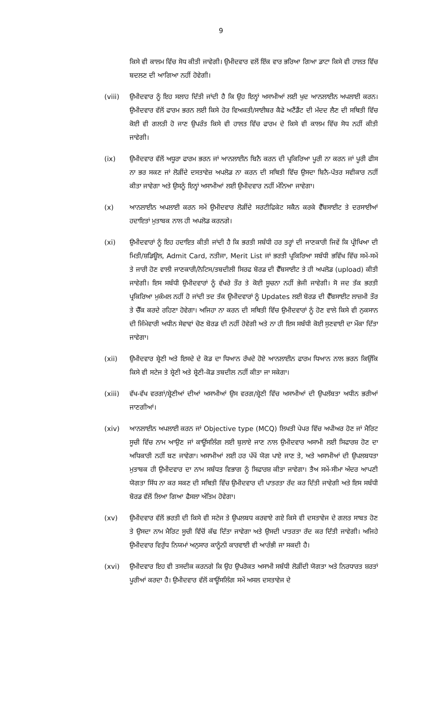9
ਕਿਸੇ ਵੀ ਕਾਲਮ ਵਿੱਚ ਸੋਧ ਕੀਤੀ ਜਾਵੇਗੀ। ਉਮੀਦਵਾਰ ਵਲੋਂ ਇੱਕ ਵਾਰ ਭਰਿਆ ਗਿਆ ਡਾਟਾ ਕਿਸੇ ਵੀ ਹਾਲਤ ਵਿੱਚ ਬਦਲਣ ਦੀ ਆਗਿਆ ਨਹੀਂ ਹੋਵੇਗੀ।
(viii) ਉਮੀਦਵਾਰ ਨੂੰ ਇਹ ਸਲਾਹ ਦਿੱਤੀ ਜਾਂਦੀ ਹੈ ਕਿ ਉਹ ਇਨ੍ਹਾਂ ਅਸਾਮੀਆਂ ਲਈ ਖੁਦ ਆਨਲਾਈਨ ਅਪਲਾਈ ਕਰਨ। ਉਮੀਦਵਾਰ ਵੱਲੋਂ ਫਾਰਮ ਭਰਨ ਲਈ ਕਿਸੇ ਹੋਰ ਵਿਅਕਤੀ/ਸਾਈਬਰ ਕੈਫੇ ਅਟੈਂਡੈਂਟ ਦੀ ਮੱਦਦ ਲੈਣ ਦੀ ਸਥਿਤੀ ਵਿੱਚ ਕੋਈ ਵੀ ਗਲਤੀ ਹੋ ਜਾਣ ਉਪਰੰਤ ਕਿਸੇ ਵੀ ਹਾਲਤ ਵਿੱਚ ਫਾਰਮ ਦੇ ਕਿਸੇ ਵੀ ਕਾਲਮ ਵਿੱਚ ਸੋਧ ਨਹੀਂ ਕੀਤੀ ਜਾਵੇਗੀ।
(ix) ਉਮੀਦਵਾਰ ਵੱਲੋਂ ਅਧੂਰਾ ਫਾਰਮ ਭਰਨ ਜਾਂ ਆਨਲਾਈਨ ਬਿਨੈ ਕਰਨ ਦੀ ਪ੍ਰਕਿਰਿਆ ਪੂਰੀ ਨਾ ਕਰਨ ਜਾਂ ਪੂਰੀ ਫੀਸ ਨਾ ਭਰ ਸਕਣ ਜਾਂ ਲੋੜੀਂਦੇ ਦਸਤਾਵੇਜ਼ ਅਪਲੋਡ ਨਾ ਕਰਨ ਦੀ ਸਥਿਤੀ ਵਿੱਚ ਉਸਦਾ ਬਿਨੈ-ਪੱਤਰ ਸਵੀਕਾਰ ਨਹੀਂ ਕੀਤਾ ਜਾਵੇਗਾ ਅਤੇ ਉਸਨੂੰ ਇਨ੍ਹਾਂ ਅਸਾਮੀਆਂ ਲਈ ਉਮੀਦਵਾਰ ਨਹੀਂ ਮੰਨਿਆ ਜਾਵੇਗਾ।
(x) ਆਨਲਾਈਨ ਅਪਲਾਈ ਕਰਨ ਸਮੇਂ ਉਮੀਦਵਾਰ ਲੋੜੀਂਦੇ ਸਰਟੀਫਿਕੇਟ ਸਕੈਨ ਕਰਕੇ ਵੈੱਬਸਾਈਟ ਤੇ ਦਰਸਾਈਆਂ ਹਦਾਇਤਾਂ ਮੁਤਾਬਕ ਨਾਲ ਹੀ ਅਪਲੋਡ ਕਰਨਗੇ।
(xi) ਉਮੀਦਵਾਰਾਂ ਨੂੰ ਇਹ ਹਦਾਇਤ ਕੀਤੀ ਜਾਂਦੀ ਹੈ ਕਿ ਭਰਤੀ ਸਬੰਧੀ ਹਰ ਤਰ੍ਹਾਂ ਦੀ ਜਾਣਕਾਰੀ ਜਿਵੇਂ ਕਿ ਪ੍ਰੀਖਿਆ ਦੀ ਮਿਤੀ/ਸ਼ਡਿਊਲ, Admit Card, ਨਤੀਜਾ, Merit List ਜਾਂ ਭਰਤੀ ਪ੍ਰਕਿਰਿਆ ਸਬੰਧੀ ਭਵਿੱਖ ਵਿੱਚ ਸਮੇਂ-ਸਮੇਂ ਤੇ ਜਾਰੀ ਹੋਣ ਵਾਲੀ ਜਾਣਕਾਰੀ/ਨੋਟਿਸ/ਤਬਦੀਲੀ ਸਿਰਫ ਬੋਰਡ ਦੀ ਵੈੱਬਸਾਈਟ ਤੇ ਹੀ ਅਪਲੋਡ (upload) ਕੀਤੀ ਜਾਵੇਗੀ। ਇਸ ਸਬੰਧੀ ਉਮੀਦਵਾਰਾਂ ਨੂੰ ਵੱਖਰੇ ਤੌਰ ਤੇ ਕੋਈ ਸੂਚਨਾ ਨਹੀਂ ਭੇਜੀ ਜਾਵੇਗੀ। ਸੋ ਜਦ ਤੱਕ ਭਰਤੀ ਪ੍ਰਕਿਰਿਆ ਮੁਕੰਮਲ ਨਹੀਂ ਹੋ ਜਾਂਦੀ ਤਦ ਤੱਕ ਉਮੀਦਵਾਰਾਂ ਨੂੰ Updates ਲਈ ਬੋਰਡ ਦੀ ਵੈੱਬਸਾਈਟ ਲਾਜ਼ਮੀ ਤੌਰ ਤੇ ਚੈੱਕ ਕਰਦੇ ਰਹਿਣਾ ਹੋਵੇਗਾ। ਅਜਿਹਾ ਨਾ ਕਰਨ ਦੀ ਸਥਿਤੀ ਵਿੱਚ ਉਮੀਦਵਾਰਾਂ ਨੂੰ ਹੋਣ ਵਾਲੇ ਕਿਸੇ ਵੀ ਨੁਕਸਾਨ ਦੀ ਜਿੰਮੇਵਾਰੀ ਅਧੀਨ ਸੇਵਾਵਾਂ ਚੋਣ ਬੋਰਡ ਦੀ ਨਹੀਂ ਹੋਵੇਗੀ ਅਤੇ ਨਾ ਹੀ ਇਸ ਸਬੰਧੀ ਕੋਈ ਸੁਣਵਾਈ ਦਾ ਮੌਕਾ ਦਿੱਤਾ ਜਾਵੇਗਾ।
(xii) ਉਮੀਦਵਾਰ ਸ਼੍ਰੇਣੀ ਅਤੇ ਇਸਦੇ ਦੇ ਕੋਡ ਦਾ ਧਿਆਨ ਰੱਖਦੇ ਹੋਏ ਆਨਲਾਈਨ ਫਾਰਮ ਧਿਆਨ ਨਾਲ ਭਰਨ ਕਿਉਂਕਿ ਕਿਸੇ ਵੀ ਸਟੇਜ ਤੇ ਸ਼੍ਰੇਣੀ ਅਤੇ ਸ਼੍ਰੇਣੀ-ਕੋਡ ਤਬਦੀਲ ਨਹੀਂ ਕੀਤਾ ਜਾ ਸਕੇਗਾ।
(xiii) ਵੱਖ-ਵੱਖ ਵਰਗਾਂ/ਸ਼੍ਰੇਣੀਆਂ ਦੀਆਂ ਅਸਾਮੀਆਂ ਉਸ ਵਰਗ/ਸ਼੍ਰੇਣੀ ਵਿੱਚ ਅਸਾਮੀਆਂ ਦੀ ਉਪਲੱਬਤਾ ਅਧੀਨ ਭਰੀਆਂ ਜਾਣਗੀਆਂ।
(xiv) ਆਨਲਾਈਨ ਅਪਲਾਈ ਕਰਨ ਜਾਂ Objective type (MCQ) ਲਿਖਤੀ ਪੇਪਰ ਵਿੱਚ ਅਪੀਅਰ ਹੋਣ ਜਾਂ ਮੈਰਿਟ ਸੂਚੀ ਵਿੱਚ ਨਾਮ ਆਉਣ ਜਾਂ ਕਾਊਂਸਲਿੰਗ ਲਈ ਬੁਲਾਏ ਜਾਣ ਨਾਲ ਉਮੀਦਵਾਰ ਅਸਾਮੀ ਲਈ ਸਿਫਾਰਸ਼ ਹੋਣ ਦਾ ਅਧਿਕਾਰੀ ਨਹੀਂ ਬਣ ਜਾਵੇਗਾ। ਅਸਾਮੀਆਂ ਲਈ ਹਰ ਪੱਖੋਂ ਯੋਗ ਪਾਏ ਜਾਣ ਤੇ, ਅਤੇ ਅਸਾਮੀਆਂ ਦੀ ਉਪਲਬਧਤਾ ਮੁਤਾਬਕ ਹੀ ਉਮੀਦਵਾਰ ਦਾ ਨਾਮ ਸਬੰਧਤ ਵਿਭਾਗ ਨੂੰ ਸਿਫਾਰਸ਼ ਕੀਤਾ ਜਾਵੇਗਾ। ਤੈਅ ਸਮੇਂ-ਸੀਮਾ ਅੰਦਰ ਆਪਣੀ ਯੋਗਤਾ ਸਿੱਧ ਨਾ ਕਰ ਸਕਣ ਦੀ ਸਥਿਤੀ ਵਿੱਚ ਉਮੀਦਵਾਰ ਦੀ ਪਾਤਰਤਾ ਰੱਦ ਕਰ ਦਿੱਤੀ ਜਾਵੇਗੀ ਅਤੇ ਇਸ ਸਬੰਧੀ ਬੋਰਡ ਵੱਲੋਂ ਲਿਆ ਗਿਆ ਫੈਸਲਾ ਅੰਤਿਮ ਹੋਵੇਗਾ।
(xv) ਉਮੀਦਵਾਰ ਵੱਲੋਂ ਭਰਤੀ ਦੀ ਕਿਸੇ ਵੀ ਸਟੇਜ ਤੇ ਉਪਲਬਧ ਕਰਵਾਏ ਗਏ ਕਿਸੇ ਵੀ ਦਸਤਾਵੇਜ ਦੇ ਗਲਤ ਸਾਬਤ ਹੋਣ ਤੇ ਉਸਦਾ ਨਾਮ ਮੈਰਿਟ ਸੂਚੀ ਵਿੱਚੋਂ ਕੱਢ ਦਿੱਤਾ ਜਾਵੇਗਾ ਅਤੇ ਉਸਦੀ ਪਾਤਰਤਾ ਰੱਦ ਕਰ ਦਿੱਤੀ ਜਾਵੇਗੀ। ਅਜਿਹੇ ਉਮੀਦਵਾਰ ਵਿਰੁੱਧ ਨਿਯਮਾਂ ਅਨੁਸਾਰ ਕਾਨੂੰਨੀ ਕਾਰਵਾਈ ਵੀ ਆਰੰਭੀ ਜਾ ਸਕਦੀ ਹੈ।
(xvi) ਉਮੀਦਵਾਰ ਇਹ ਵੀ ਤਸਦੀਕ ਕਰਨਗੇ ਕਿ ਉਹ ਉਪਰੋਕਤ ਅਸਾਮੀ ਸਬੰਧੀ ਲੋੜੀਂਦੀ ਯੋਗਤਾ ਅਤੇ ਨਿਰਧਾਰਤ ਸ਼ਰਤਾਂ ਪੂਰੀਆਂ ਕਰਦਾ ਹੈ। ਉਮੀਦਵਾਰ ਵੱਲੋਂ ਕਾਊਂਸਲਿੰਗ ਸਮੇਂ ਅਸਲ ਦਸਤਾਵੇਜ ਦੇ